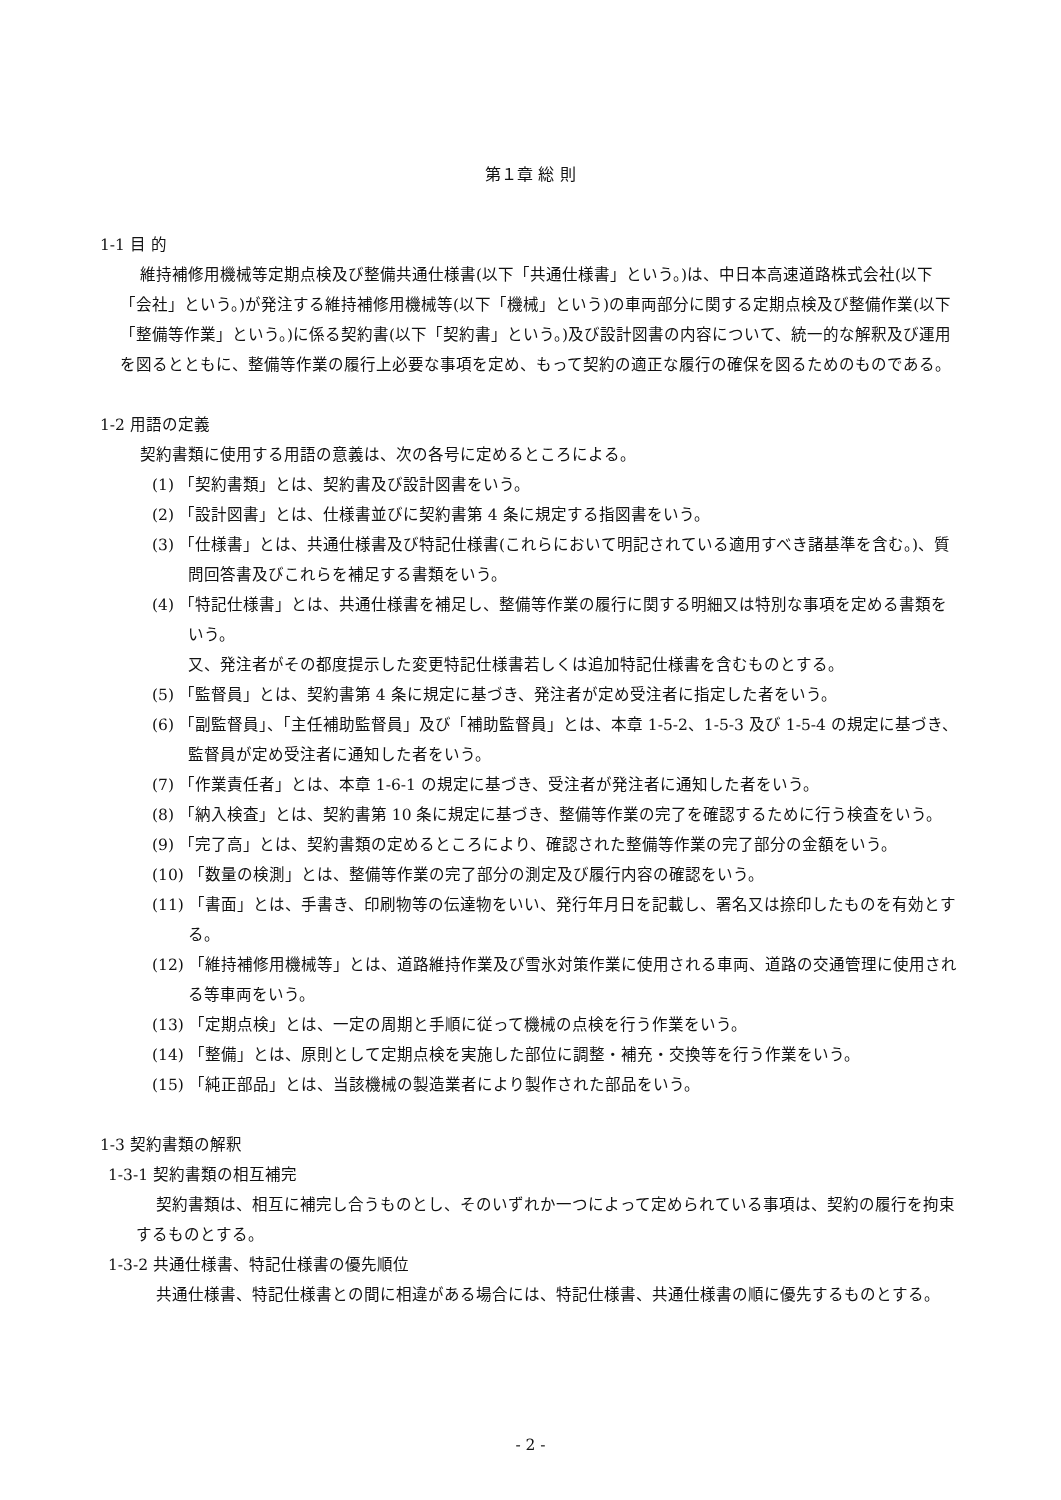第１章 総 則
1-1 目 的
維持補修用機械等定期点検及び整備共通仕様書(以下「共通仕様書」という。)は、中日本高速道路株式会社(以下「会社」という。)が発注する維持補修用機械等(以下「機械」という)の車両部分に関する定期点検及び整備作業(以下「整備等作業」という。)に係る契約書(以下「契約書」という。)及び設計図書の内容について、統一的な解釈及び運用を図るとともに、整備等作業の履行上必要な事項を定め、もって契約の適正な履行の確保を図るためのものである。
1-2 用語の定義
契約書類に使用する用語の意義は、次の各号に定めるところによる。
(1) 「契約書類」とは、契約書及び設計図書をいう。
(2) 「設計図書」とは、仕様書並びに契約書第 4 条に規定する指図書をいう。
(3) 「仕様書」とは、共通仕様書及び特記仕様書(これらにおいて明記されている適用すべき諸基準を含む。)、質問回答書及びこれらを補足する書類をいう。
(4) 「特記仕様書」とは、共通仕様書を補足し、整備等作業の履行に関する明細又は特別な事項を定める書類をいう。
又、発注者がその都度提示した変更特記仕様書若しくは追加特記仕様書を含むものとする。
(5) 「監督員」とは、契約書第 4 条に規定に基づき、発注者が定め受注者に指定した者をいう。
(6) 「副監督員」、「主任補助監督員」及び「補助監督員」とは、本章 1-5-2、1-5-3 及び 1-5-4 の規定に基づき、監督員が定め受注者に通知した者をいう。
(7) 「作業責任者」とは、本章 1-6-1 の規定に基づき、受注者が発注者に通知した者をいう。
(8) 「納入検査」とは、契約書第 10 条に規定に基づき、整備等作業の完了を確認するために行う検査をいう。
(9) 「完了高」とは、契約書類の定めるところにより、確認された整備等作業の完了部分の金額をいう。
(10) 「数量の検測」とは、整備等作業の完了部分の測定及び履行内容の確認をいう。
(11) 「書面」とは、手書き、印刷物等の伝達物をいい、発行年月日を記載し、署名又は捺印したものを有効とする。
(12) 「維持補修用機械等」とは、道路維持作業及び雪氷対策作業に使用される車両、道路の交通管理に使用される等車両をいう。
(13) 「定期点検」とは、一定の周期と手順に従って機械の点検を行う作業をいう。
(14) 「整備」とは、原則として定期点検を実施した部位に調整・補充・交換等を行う作業をいう。
(15) 「純正部品」とは、当該機械の製造業者により製作された部品をいう。
1-3 契約書類の解釈
1-3-1 契約書類の相互補完
契約書類は、相互に補完し合うものとし、そのいずれか一つによって定められている事項は、契約の履行を拘束するものとする。
1-3-2 共通仕様書、特記仕様書の優先順位
共通仕様書、特記仕様書との間に相違がある場合には、特記仕様書、共通仕様書の順に優先するものとする。
- 2 -